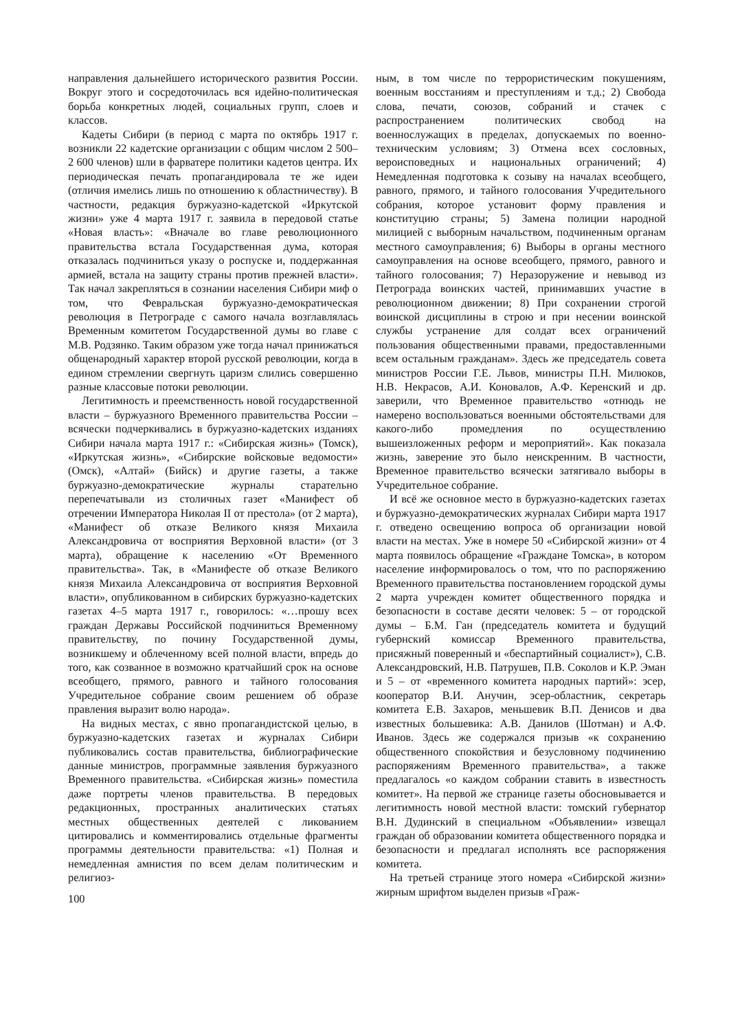направления дальнейшего исторического развития России. Вокруг этого и сосредоточилась вся идейно-политическая борьба конкретных людей, социальных групп, слоев и классов.
Кадеты Сибири (в период с марта по октябрь 1917 г. возникли 22 кадетские организации с общим числом 2 500–2 600 членов) шли в фарватере политики кадетов центра. Их периодическая печать пропагандировала те же идеи (отличия имелись лишь по отношению к областничеству). В частности, редакция буржуазно-кадетской «Иркутской жизни» уже 4 марта 1917 г. заявила в передовой статье «Новая власть»: «Вначале во главе революционного правительства встала Государственная дума, которая отказалась подчиниться указу о роспуске и, поддержанная армией, встала на защиту страны против прежней власти». Так начал закрепляться в сознании населения Сибири миф о том, что Февральская буржуазно-демократическая революция в Петрограде с самого начала возглавлялась Временным комитетом Государственной думы во главе с М.В. Родзянко. Таким образом уже тогда начал принижаться общенародный характер второй русской революции, когда в едином стремлении свергнуть царизм слились совершенно разные классовые потоки революции.
Легитимность и преемственность новой государственной власти – буржуазного Временного правительства России – всячески подчеркивались в буржуазно-кадетских изданиях Сибири начала марта 1917 г.: «Сибирская жизнь» (Томск), «Иркутская жизнь», «Сибирские войсковые ведомости» (Омск), «Алтай» (Бийск) и другие газеты, а также буржуазно-демократические журналы старательно перепечатывали из столичных газет «Манифест об отречении Императора Николая II от престола» (от 2 марта), «Манифест об отказе Великого князя Михаила Александровича от восприятия Верховной власти» (от 3 марта), обращение к населению «От Временного правительства». Так, в «Манифесте об отказе Великого князя Михаила Александровича от восприятия Верховной власти», опубликованном в сибирских буржуазно-кадетских газетах 4–5 марта 1917 г., говорилось: «…прошу всех граждан Державы Российской подчиниться Временному правительству, по почину Государственной думы, возникшему и облеченному всей полной власти, впредь до того, как созванное в возможно кратчайший срок на основе всеобщего, прямого, равного и тайного голосования Учредительное собрание своим решением об образе правления выразит волю народа».
На видных местах, с явно пропагандистской целью, в буржуазно-кадетских газетах и журналах Сибири публиковались состав правительства, библиографические данные министров, программные заявления буржуазного Временного правительства. «Сибирская жизнь» поместила даже портреты членов правительства. В передовых редакционных, пространных аналитических статьях местных общественных деятелей с ликованием цитировались и комментировались отдельные фрагменты программы деятельности правительства: «1) Полная и немедленная амнистия по всем делам политическим и религиоз-
ным, в том числе по террористическим покушениям, военным восстаниям и преступлениям и т.д.; 2) Свобода слова, печати, союзов, собраний и стачек с распространением политических свобод на военнослужащих в пределах, допускаемых по военно-техническим условиям; 3) Отмена всех сословных, вероисповедных и национальных ограничений; 4) Немедленная подготовка к созыву на началах всеобщего, равного, прямого, и тайного голосования Учредительного собрания, которое установит форму правления и конституцию страны; 5) Замена полиции народной милицией с выборным начальством, подчиненным органам местного самоуправления; 6) Выборы в органы местного самоуправления на основе всеобщего, прямого, равного и тайного голосования; 7) Неразоружение и невывод из Петрограда воинских частей, принимавших участие в революционном движении; 8) При сохранении строгой воинской дисциплины в строю и при несении воинской службы устранение для солдат всех ограничений пользования общественными правами, предоставленными всем остальным гражданам». Здесь же председатель совета министров России Г.Е. Львов, министры П.Н. Милюков, Н.В. Некрасов, А.И. Коновалов, А.Ф. Керенский и др. заверили, что Временное правительство «отнюдь не намерено воспользоваться военными обстоятельствами для какого-либо промедления по осуществлению вышеизложенных реформ и мероприятий». Как показала жизнь, заверение это было неискренним. В частности, Временное правительство всячески затягивало выборы в Учредительное собрание.
И всё же основное место в буржуазно-кадетских газетах и буржуазно-демократических журналах Сибири марта 1917 г. отведено освещению вопроса об организации новой власти на местах. Уже в номере 50 «Сибирской жизни» от 4 марта появилось обращение «Граждане Томска», в котором население информировалось о том, что по распоряжению Временного правительства постановлением городской думы 2 марта учрежден комитет общественного порядка и безопасности в составе десяти человек: 5 – от городской думы – Б.М. Ган (председатель комитета и будущий губернский комиссар Временного правительства, присяжный поверенный и «беспартийный социалист»), С.В. Александровский, Н.В. Патрушев, П.В. Соколов и К.Р. Эман и 5 – от «временного комитета народных партий»: эсер, кооператор В.И. Анучин, эсер-областник, секретарь комитета Е.В. Захаров, меньшевик В.П. Денисов и два известных большевика: А.В. Данилов (Шотман) и А.Ф. Иванов. Здесь же содержался призыв «к сохранению общественного спокойствия и безусловному подчинению распоряжениям Временного правительства», а также предлагалось «о каждом собрании ставить в известность комитет». На первой же странице газеты обосновывается и легитимность новой местной власти: томский губернатор В.Н. Дудинский в специальном «Объявлении» извещал граждан об образовании комитета общественного порядка и безопасности и предлагал исполнять все распоряжения комитета.
На третьей странице этого номера «Сибирской жизни» жирным шрифтом выделен призыв «Граж-
100